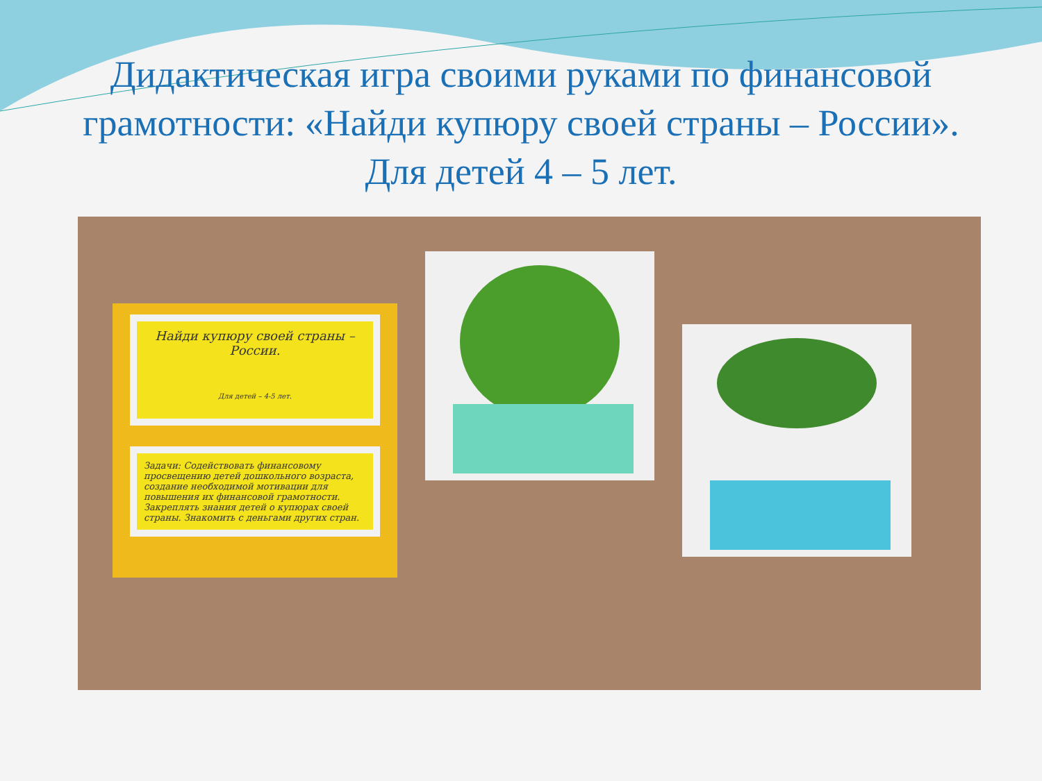Дидактическая игра своими руками по финансовой грамотности: «Найди купюру своей страны – России».
Для детей 4 – 5 лет.
Найди купюру своей страны – России.
Для детей – 4-5 лет.
Задачи: Содействовать финансовому просвещению детей дошкольного возраста, создание необходимой мотивации для повышения их финансовой грамотности. Закреплять знания детей о купюрах своей страны. Знакомить с деньгами других стран.